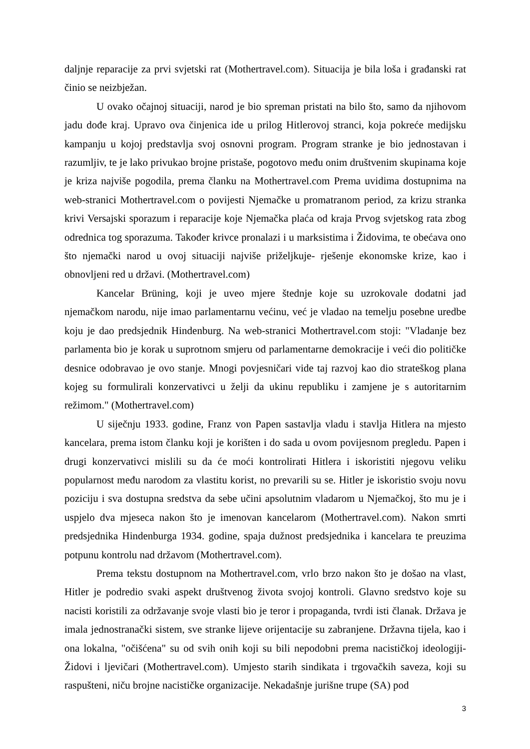daljnje reparacije za prvi svjetski rat (Mothertravel.com). Situacija je bila loša i građanski rat činio se neizbježan.
U ovako očajnoj situaciji, narod je bio spreman pristati na bilo što, samo da njihovom jadu dođe kraj. Upravo ova činjenica ide u prilog Hitlerovoj stranci, koja pokreće medijsku kampanju u kojoj predstavlja svoj osnovni program. Program stranke je bio jednostavan i razumljiv, te je lako privukao brojne pristaše, pogotovo među onim društvenim skupinama koje je kriza najviše pogodila, prema članku na Mothertravel.com Prema uvidima dostupnima na web-stranici Mothertravel.com o povijesti Njemačke u promatranom period, za krizu stranka krivi Versajski sporazum i reparacije koje Njemačka plaća od kraja Prvog svjetskog rata zbog odrednica tog sporazuma. Također krivce pronalazi i u marksistima i Židovima, te obećava ono što njemački narod u ovoj situaciji najviše priželjkuje- rješenje ekonomske krize, kao i obnovljeni red u državi. (Mothertravel.com)
Kancelar Brüning, koji je uveo mjere štednje koje su uzrokovale dodatni jad njemačkom narodu, nije imao parlamentarnu većinu, već je vladao na temelju posebne uredbe koju je dao predsjednik Hindenburg. Na web-stranici Mothertravel.com stoji: "Vladanje bez parlamenta bio je korak u suprotnom smjeru od parlamentarne demokracije i veći dio političke desnice odobravao je ovo stanje. Mnogi povjesničari vide taj razvoj kao dio strateškog plana kojeg su formulirali konzervativci u želji da ukinu republiku i zamjene je s autoritarnim režimom." (Mothertravel.com)
U siječnju 1933. godine, Franz von Papen sastavlja vladu i stavlja Hitlera na mjesto kancelara, prema istom članku koji je korišten i do sada u ovom povijesnom pregledu. Papen i drugi konzervativci mislili su da će moći kontrolirati Hitlera i iskoristiti njegovu veliku popularnost među narodom za vlastitu korist, no prevarili su se. Hitler je iskoristio svoju novu poziciju i sva dostupna sredstva da sebe učini apsolutnim vladarom u Njemačkoj, što mu je i uspjelo dva mjeseca nakon što je imenovan kancelarom (Mothertravel.com). Nakon smrti predsjednika Hindenburga 1934. godine, spaja dužnost predsjednika i kancelara te preuzima potpunu kontrolu nad državom (Mothertravel.com).
Prema tekstu dostupnom na Mothertravel.com, vrlo brzo nakon što je došao na vlast, Hitler je podredio svaki aspekt društvenog života svojoj kontroli. Glavno sredstvo koje su nacisti koristili za održavanje svoje vlasti bio je teror i propaganda, tvrdi isti članak. Država je imala jednostranački sistem, sve stranke lijeve orijentacije su zabranjene. Državna tijela, kao i ona lokalna, "očišćena" su od svih onih koji su bili nepodobni prema nacističkoj ideologiji- Židovi i ljevičari (Mothertravel.com). Umjesto starih sindikata i trgovačkih saveza, koji su raspušteni, niču brojne nacističke organizacije. Nekadašnje jurišne trupe (SA) pod
3